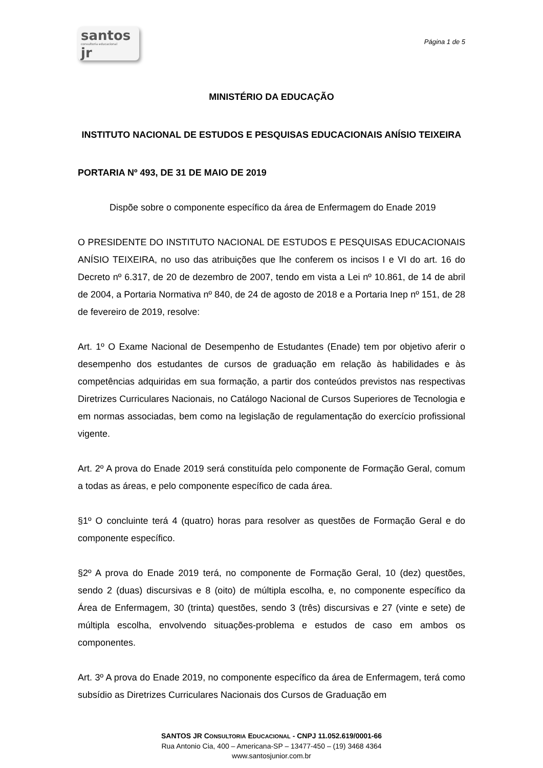santos
consultoria educacional
jr
Página 1 de 5
MINISTÉRIO DA EDUCAÇÃO
INSTITUTO NACIONAL DE ESTUDOS E PESQUISAS EDUCACIONAIS ANÍSIO TEIXEIRA
PORTARIA Nº 493, DE 31 DE MAIO DE 2019
Dispõe sobre o componente específico da área de Enfermagem do Enade 2019
O PRESIDENTE DO INSTITUTO NACIONAL DE ESTUDOS E PESQUISAS EDUCACIONAIS ANÍSIO TEIXEIRA, no uso das atribuições que lhe conferem os incisos I e VI do art. 16 do Decreto nº 6.317, de 20 de dezembro de 2007, tendo em vista a Lei nº 10.861, de 14 de abril de 2004, a Portaria Normativa nº 840, de 24 de agosto de 2018 e a Portaria Inep nº 151, de 28 de fevereiro de 2019, resolve:
Art. 1º O Exame Nacional de Desempenho de Estudantes (Enade) tem por objetivo aferir o desempenho dos estudantes de cursos de graduação em relação às habilidades e às competências adquiridas em sua formação, a partir dos conteúdos previstos nas respectivas Diretrizes Curriculares Nacionais, no Catálogo Nacional de Cursos Superiores de Tecnologia e em normas associadas, bem como na legislação de regulamentação do exercício profissional vigente.
Art. 2º A prova do Enade 2019 será constituída pelo componente de Formação Geral, comum a todas as áreas, e pelo componente específico de cada área.
§1º O concluinte terá 4 (quatro) horas para resolver as questões de Formação Geral e do componente específico.
§2º A prova do Enade 2019 terá, no componente de Formação Geral, 10 (dez) questões, sendo 2 (duas) discursivas e 8 (oito) de múltipla escolha, e, no componente específico da Área de Enfermagem, 30 (trinta) questões, sendo 3 (três) discursivas e 27 (vinte e sete) de múltipla escolha, envolvendo situações-problema e estudos de caso em ambos os componentes.
Art. 3º A prova do Enade 2019, no componente específico da área de Enfermagem, terá como subsídio as Diretrizes Curriculares Nacionais dos Cursos de Graduação em
SANTOS JR CONSULTORIA EDUCACIONAL - CNPJ 11.052.619/0001-66
Rua Antonio Cia, 400 – Americana-SP – 13477-450 – (19) 3468 4364
www.santosjunior.com.br